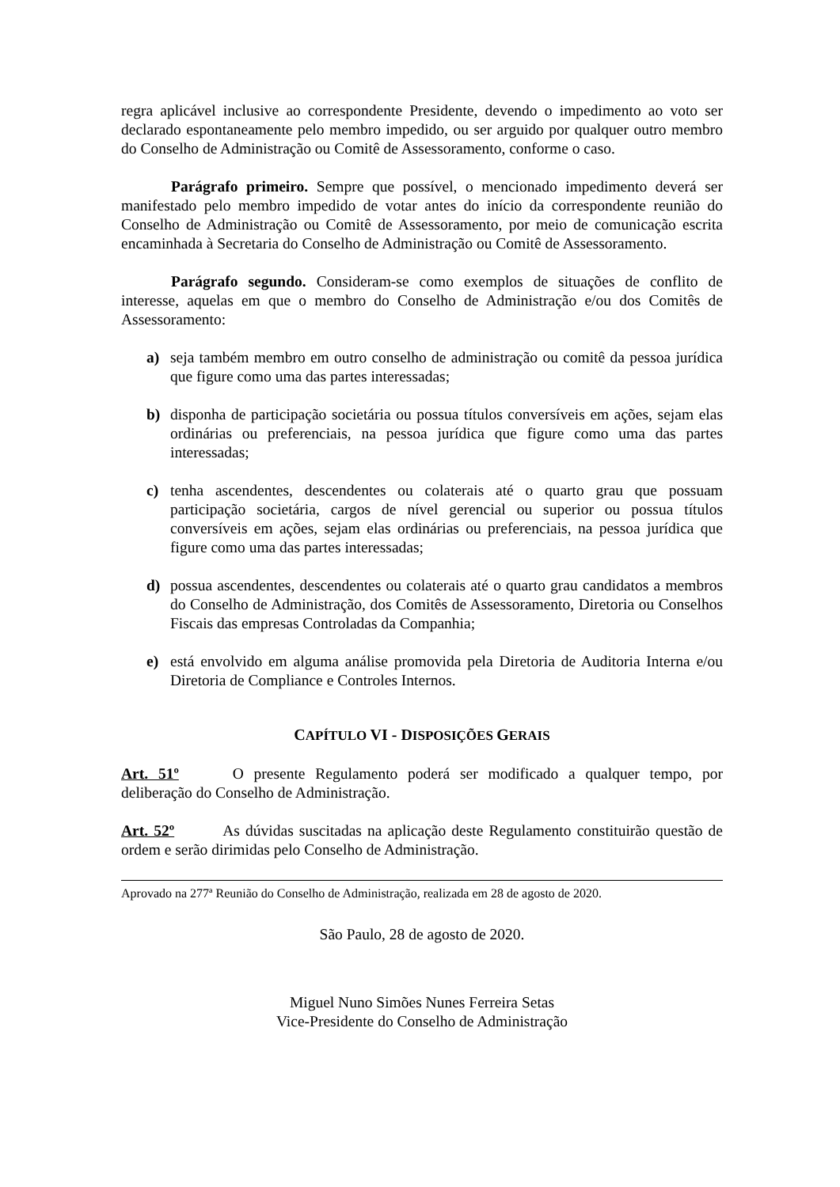regra aplicável inclusive ao correspondente Presidente, devendo o impedimento ao voto ser declarado espontaneamente pelo membro impedido, ou ser arguido por qualquer outro membro do Conselho de Administração ou Comitê de Assessoramento, conforme o caso.
Parágrafo primeiro. Sempre que possível, o mencionado impedimento deverá ser manifestado pelo membro impedido de votar antes do início da correspondente reunião do Conselho de Administração ou Comitê de Assessoramento, por meio de comunicação escrita encaminhada à Secretaria do Conselho de Administração ou Comitê de Assessoramento.
Parágrafo segundo. Consideram-se como exemplos de situações de conflito de interesse, aquelas em que o membro do Conselho de Administração e/ou dos Comitês de Assessoramento:
a) seja também membro em outro conselho de administração ou comitê da pessoa jurídica que figure como uma das partes interessadas;
b) disponha de participação societária ou possua títulos conversíveis em ações, sejam elas ordinárias ou preferenciais, na pessoa jurídica que figure como uma das partes interessadas;
c) tenha ascendentes, descendentes ou colaterais até o quarto grau que possuam participação societária, cargos de nível gerencial ou superior ou possua títulos conversíveis em ações, sejam elas ordinárias ou preferenciais, na pessoa jurídica que figure como uma das partes interessadas;
d) possua ascendentes, descendentes ou colaterais até o quarto grau candidatos a membros do Conselho de Administração, dos Comitês de Assessoramento, Diretoria ou Conselhos Fiscais das empresas Controladas da Companhia;
e) está envolvido em alguma análise promovida pela Diretoria de Auditoria Interna e/ou Diretoria de Compliance e Controles Internos.
CAPÍTULO VI - DISPOSIÇÕES GERAIS
Art. 51º O presente Regulamento poderá ser modificado a qualquer tempo, por deliberação do Conselho de Administração.
Art. 52º As dúvidas suscitadas na aplicação deste Regulamento constituirão questão de ordem e serão dirimidas pelo Conselho de Administração.
Aprovado na 277ª Reunião do Conselho de Administração, realizada em 28 de agosto de 2020.
São Paulo, 28 de agosto de 2020.
Miguel Nuno Simões Nunes Ferreira Setas
Vice-Presidente do Conselho de Administração